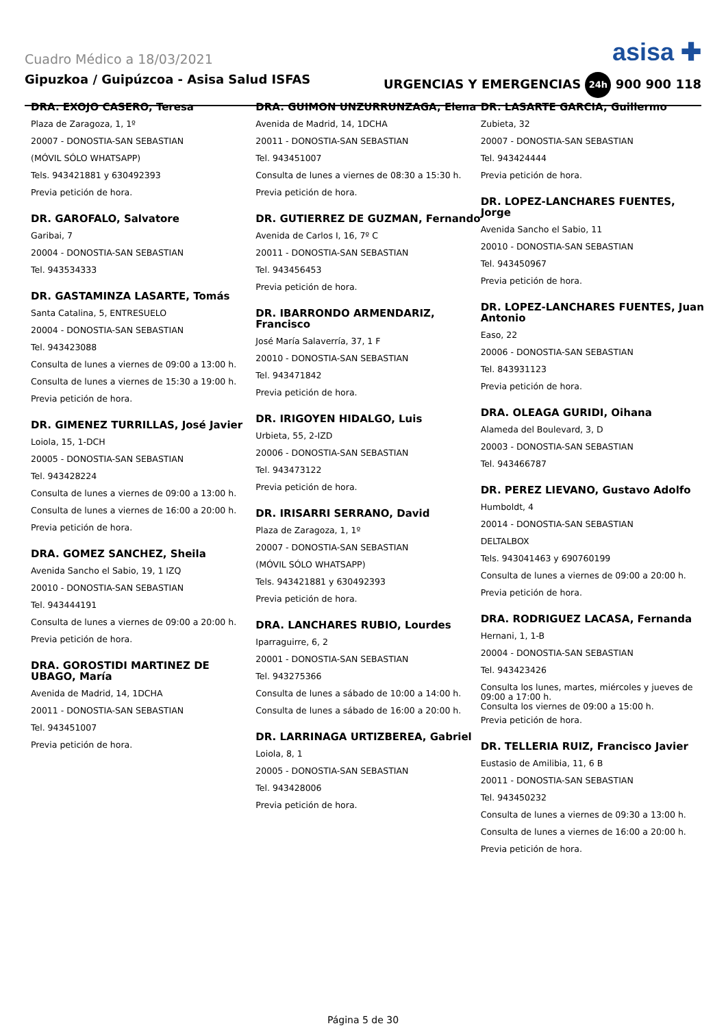Cuadro Médico a 18/03/2021 asisa ✚
Gipuzkoa / Guipúzcoa - Asisa Salud ISFAS URGENCIAS Y EMERGENCIAS 24h 900 900 118
DRA. EXOJO CASERO, Teresa
Plaza de Zaragoza, 1, 1º
20007 - DONOSTIA-SAN SEBASTIAN
(MÓVIL SÓLO WHATSAPP)
Tels. 943421881 y 630492393
Previa petición de hora.
DR. GAROFALO, Salvatore
Garibai, 7
20004 - DONOSTIA-SAN SEBASTIAN
Tel. 943534333
DR. GASTAMINZA LASARTE, Tomás
Santa Catalina, 5, ENTRESUELO
20004 - DONOSTIA-SAN SEBASTIAN
Tel. 943423088
Consulta de lunes a viernes de 09:00 a 13:00 h.
Consulta de lunes a viernes de 15:30 a 19:00 h.
Previa petición de hora.
DR. GIMENEZ TURRILLAS, José Javier
Loiola, 15, 1-DCH
20005 - DONOSTIA-SAN SEBASTIAN
Tel. 943428224
Consulta de lunes a viernes de 09:00 a 13:00 h.
Consulta de lunes a viernes de 16:00 a 20:00 h.
Previa petición de hora.
DRA. GOMEZ SANCHEZ, Sheila
Avenida Sancho el Sabio, 19, 1 IZQ
20010 - DONOSTIA-SAN SEBASTIAN
Tel. 943444191
Consulta de lunes a viernes de 09:00 a 20:00 h.
Previa petición de hora.
DRA. GOROSTIDI MARTINEZ DE UBAGO, María
Avenida de Madrid, 14, 1DCHA
20011 - DONOSTIA-SAN SEBASTIAN
Tel. 943451007
Previa petición de hora.
DRA. GUIMON UNZURRUNZAGA, Elena
Avenida de Madrid, 14, 1DCHA
20011 - DONOSTIA-SAN SEBASTIAN
Tel. 943451007
Consulta de lunes a viernes de 08:30 a 15:30 h.
Previa petición de hora.
DR. GUTIERREZ DE GUZMAN, Fernando
Avenida de Carlos I, 16, 7º C
20011 - DONOSTIA-SAN SEBASTIAN
Tel. 943456453
Previa petición de hora.
DR. IBARRONDO ARMENDARIZ, Francisco
José María Salaverría, 37, 1 F
20010 - DONOSTIA-SAN SEBASTIAN
Tel. 943471842
Previa petición de hora.
DR. IRIGOYEN HIDALGO, Luis
Urbieta, 55, 2-IZD
20006 - DONOSTIA-SAN SEBASTIAN
Tel. 943473122
Previa petición de hora.
DR. IRISARRI SERRANO, David
Plaza de Zaragoza, 1, 1º
20007 - DONOSTIA-SAN SEBASTIAN
(MÓVIL SÓLO WHATSAPP)
Tels. 943421881 y 630492393
Previa petición de hora.
DRA. LANCHARES RUBIO, Lourdes
Iparraguirre, 6, 2
20001 - DONOSTIA-SAN SEBASTIAN
Tel. 943275366
Consulta de lunes a sábado de 10:00 a 14:00 h.
Consulta de lunes a sábado de 16:00 a 20:00 h.
DR. LARRINAGA URTIZBEREA, Gabriel
Loiola, 8, 1
20005 - DONOSTIA-SAN SEBASTIAN
Tel. 943428006
Previa petición de hora.
DR. LASARTE GARCIA, Guillermo
Zubieta, 32
20007 - DONOSTIA-SAN SEBASTIAN
Tel. 943424444
Previa petición de hora.
DR. LOPEZ-LANCHARES FUENTES, Jorge
Avenida Sancho el Sabio, 11
20010 - DONOSTIA-SAN SEBASTIAN
Tel. 943450967
Previa petición de hora.
DR. LOPEZ-LANCHARES FUENTES, Juan Antonio
Easo, 22
20006 - DONOSTIA-SAN SEBASTIAN
Tel. 843931123
Previa petición de hora.
DRA. OLEAGA GURIDI, Oihana
Alameda del Boulevard, 3, D
20003 - DONOSTIA-SAN SEBASTIAN
Tel. 943466787
DR. PEREZ LIEVANO, Gustavo Adolfo
Humboldt, 4
20014 - DONOSTIA-SAN SEBASTIAN
DELTALBOX
Tels. 943041463 y 690760199
Consulta de lunes a viernes de 09:00 a 20:00 h.
Previa petición de hora.
DRA. RODRIGUEZ LACASA, Fernanda
Hernani, 1, 1-B
20004 - DONOSTIA-SAN SEBASTIAN
Tel. 943423426
Consulta los lunes, martes, miércoles y jueves de 09:00 a 17:00 h.
Consulta los viernes de 09:00 a 15:00 h.
Previa petición de hora.
DR. TELLERIA RUIZ, Francisco Javier
Eustasio de Amilibia, 11, 6 B
20011 - DONOSTIA-SAN SEBASTIAN
Tel. 943450232
Consulta de lunes a viernes de 09:30 a 13:00 h.
Consulta de lunes a viernes de 16:00 a 20:00 h.
Previa petición de hora.
Página 5 de 30